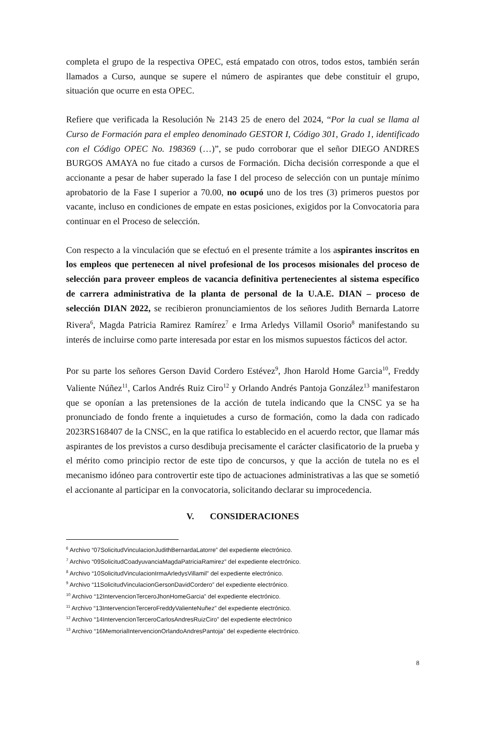completa el grupo de la respectiva OPEC, está empatado con otros, todos estos, también serán llamados a Curso, aunque se supere el número de aspirantes que debe constituir el grupo, situación que ocurre en esta OPEC.
Refiere que verificada la Resolución № 2143 25 de enero del 2024, “Por la cual se llama al Curso de Formación para el empleo denominado GESTOR I, Código 301, Grado 1, identificado con el Código OPEC No. 198369 (…)”, se pudo corroborar que el señor DIEGO ANDRES BURGOS AMAYA no fue citado a cursos de Formación. Dicha decisión corresponde a que el accionante a pesar de haber superado la fase I del proceso de selección con un puntaje mínimo aprobatorio de la Fase I superior a 70.00, no ocupó uno de los tres (3) primeros puestos por vacante, incluso en condiciones de empate en estas posiciones, exigidos por la Convocatoria para continuar en el Proceso de selección.
Con respecto a la vinculación que se efectuó en el presente trámite a los aspirantes inscritos en los empleos que pertenecen al nivel profesional de los procesos misionales del proceso de selección para proveer empleos de vacancia definitiva pertenecientes al sistema específico de carrera administrativa de la planta de personal de la U.A.E. DIAN – proceso de selección DIAN 2022, se recibieron pronunciamientos de los señores Judith Bernarda Latorre Rivera<sup>6</sup>, Magda Patricia Ramirez Ramírez<sup>7</sup> e Irma Arledys Villamil Osorio<sup>8</sup> manifestando su interés de incluirse como parte interesada por estar en los mismos supuestos fácticos del actor.
Por su parte los señores Gerson David Cordero Estévez<sup>9</sup>, Jhon Harold Home Garcia<sup>10</sup>, Freddy Valiente Núñez<sup>11</sup>, Carlos Andrés Ruiz Ciro<sup>12</sup> y Orlando Andrés Pantoja González<sup>13</sup> manifestaron que se oponían a las pretensiones de la acción de tutela indicando que la CNSC ya se ha pronunciado de fondo frente a inquietudes a curso de formación, como la dada con radicado 2023RS168407 de la CNSC, en la que ratifica lo establecido en el acuerdo rector, que llamar más aspirantes de los previstos a curso desdibuja precisamente el carácter clasificatorio de la prueba y el mérito como principio rector de este tipo de concursos, y que la acción de tutela no es el mecanismo idóneo para controvertir este tipo de actuaciones administrativas a las que se sometió el accionante al participar en la convocatoria, solicitando declarar su improcedencia.
V. CONSIDERACIONES
<sup>6</sup> Archivo “07SolicitudVinculacionJudithBernardaLatorre” del expediente electrónico.
<sup>7</sup> Archivo “09SolicitudCoadyuvanciaMagdaPatriciaRamirez” del expediente electrónico.
<sup>8</sup> Archivo “10SolicitudVinculacionIrmaArledysVillamil” del expediente electrónico.
<sup>9</sup> Archivo “11SolicitudVinculacionGersonDavidCordero” del expediente electrónico.
<sup>10</sup> Archivo “12IntervencionTerceroJhonHomeGarcia” del expediente electrónico.
<sup>11</sup> Archivo “13IntervencionTerceroFreddyValienteNuñez” del expediente electrónico.
<sup>12</sup> Archivo “14IntervencionTerceroCarlosAndresRuizCiro” del expediente electrónico
<sup>13</sup> Archivo “16MemorialIntervencionOrlandoAndresPantoja” del expediente electrónico.
8